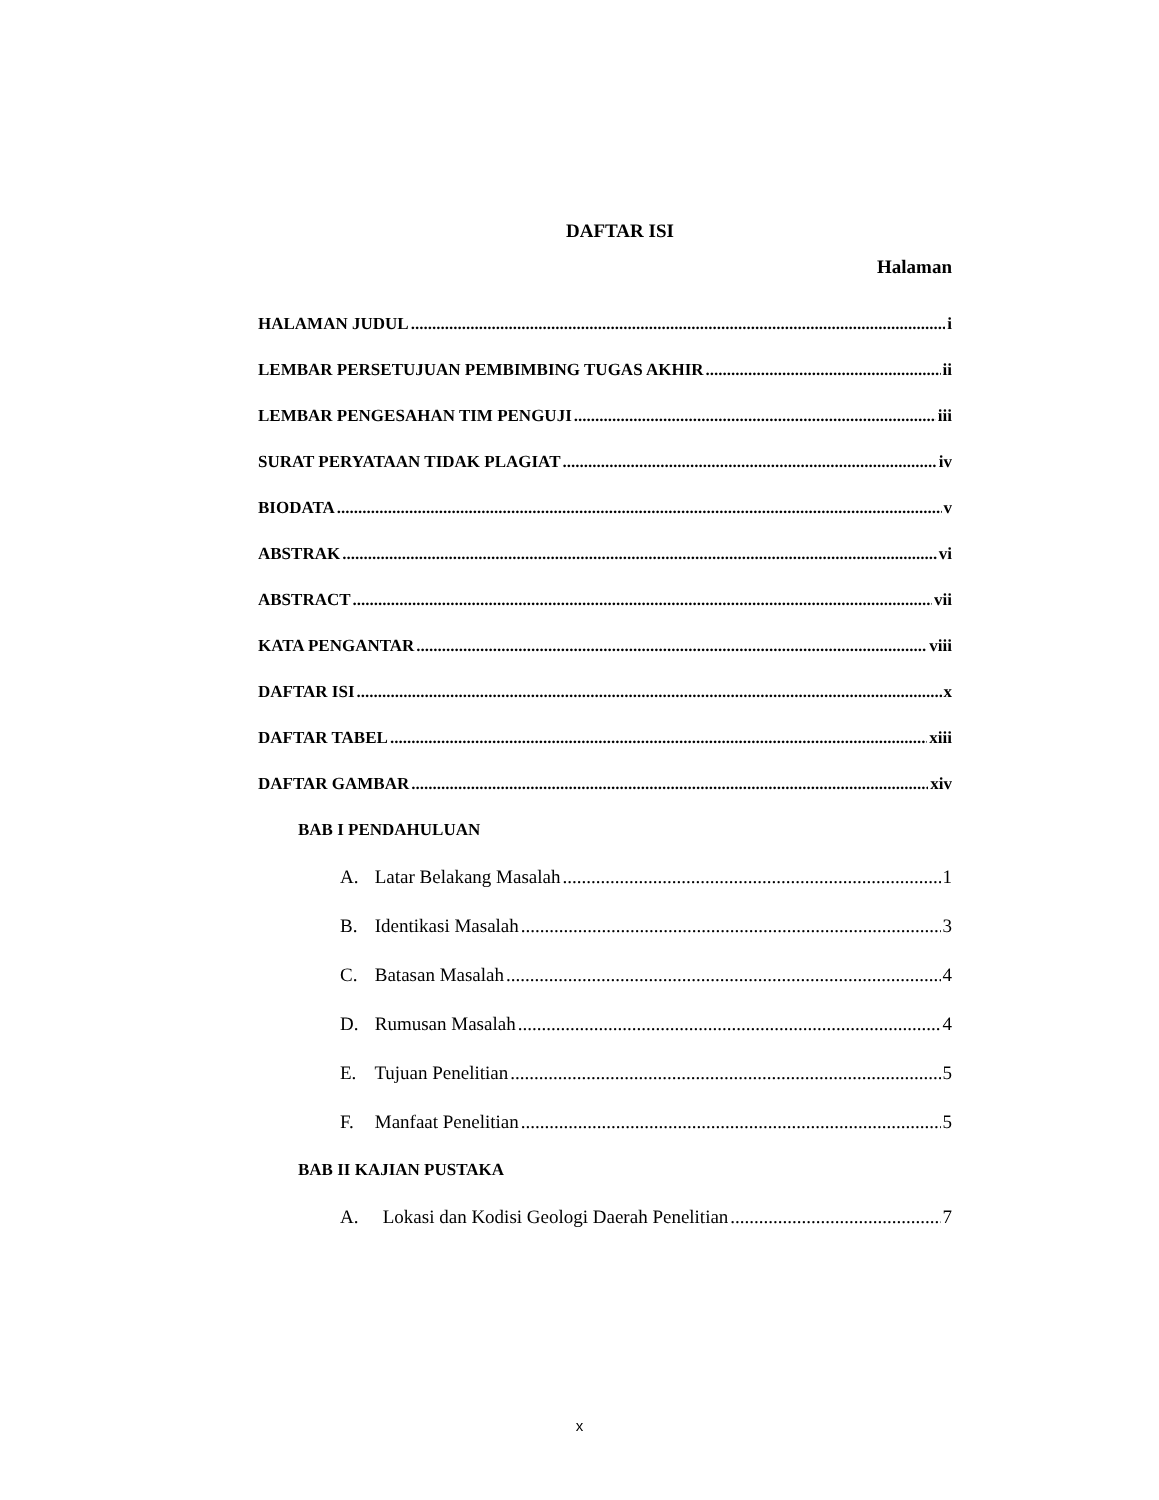DAFTAR ISI
Halaman
HALAMAN JUDUL i
LEMBAR PERSETUJUAN PEMBIMBING TUGAS AKHIR ii
LEMBAR PENGESAHAN TIM PENGUJI iii
SURAT PERYATAAN TIDAK PLAGIAT iv
BIODATA v
ABSTRAK vi
ABSTRACT vii
KATA PENGANTAR viii
DAFTAR ISI x
DAFTAR TABEL xiii
DAFTAR GAMBAR xiv
BAB I PENDAHULUAN
A. Latar Belakang Masalah 1
B. Identikasi Masalah 3
C. Batasan Masalah 4
D. Rumusan Masalah 4
E. Tujuan Penelitian 5
F. Manfaat Penelitian 5
BAB II KAJIAN PUSTAKA
A. Lokasi dan Kodisi Geologi Daerah Penelitian 7
x